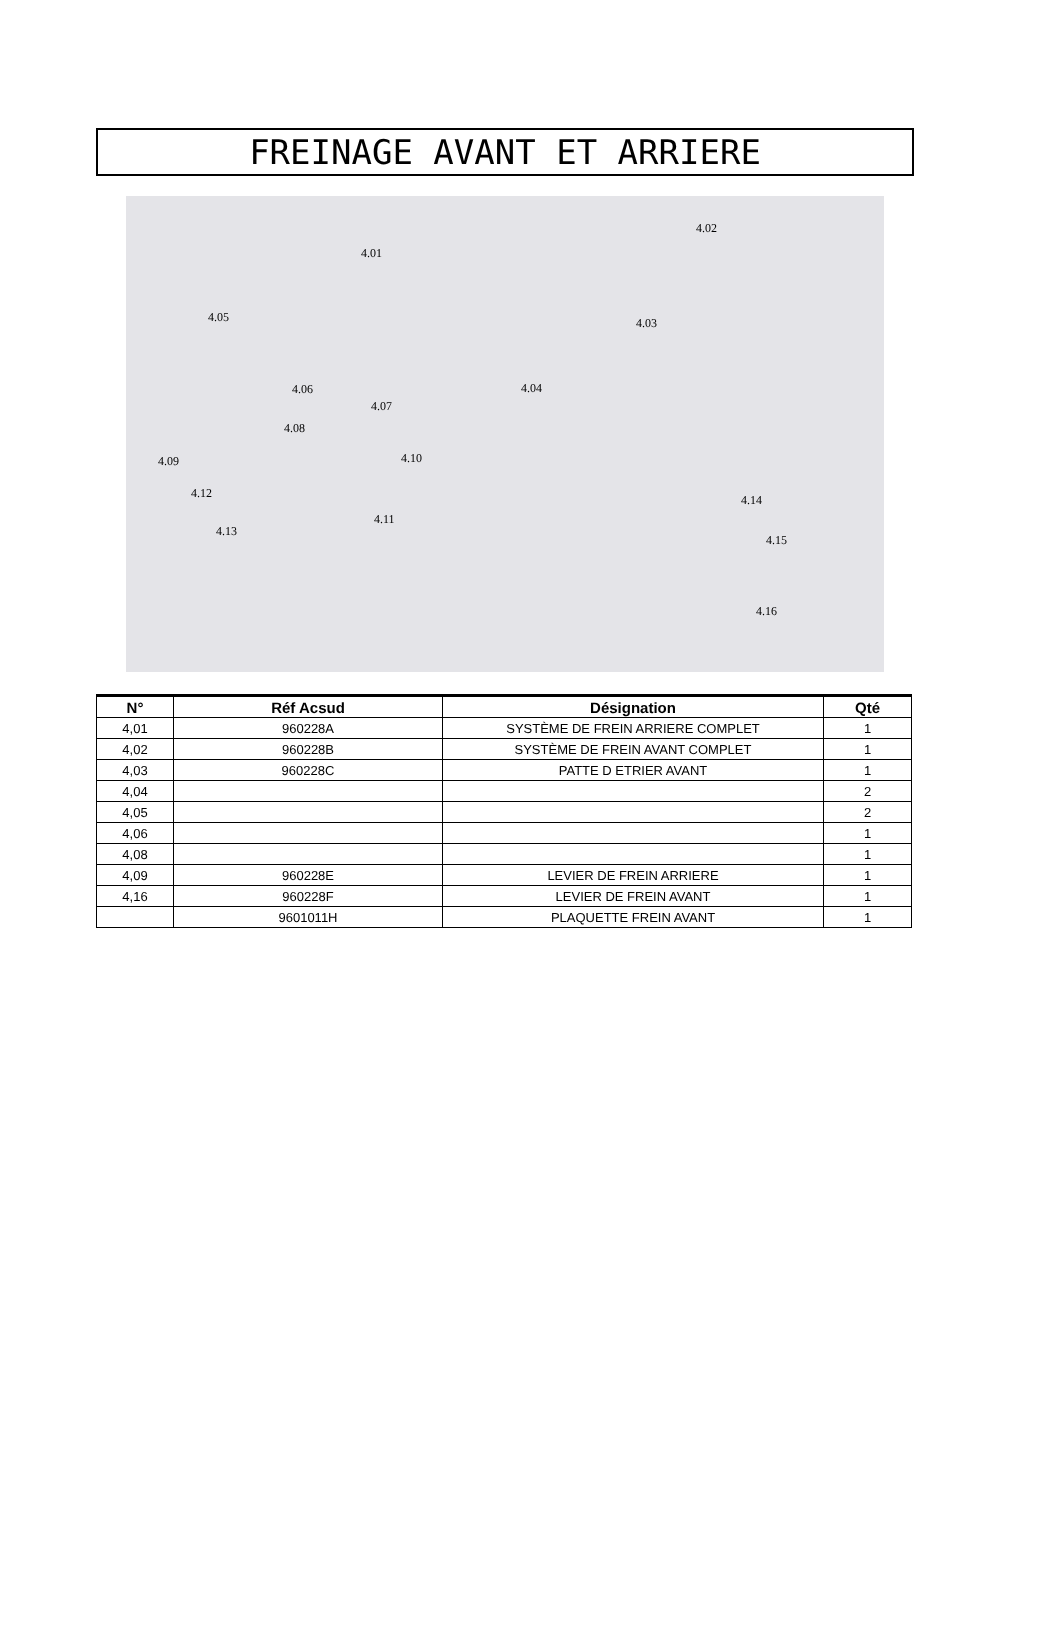FREINAGE AVANT ET ARRIERE
4.01
4.02
4.03
4.04
4.05
4.06
4.07
4.08
4.09 4.10
4.11
4.12
4.13
4.14
4.15
4.16
| N° | Réf Acsud | Désignation | Qté |
| --- | --- | --- | --- |
| 4,01 | 960228A | SYSTÈME DE FREIN ARRIERE COMPLET | 1 |
| 4,02 | 960228B | SYSTÈME DE FREIN AVANT COMPLET | 1 |
| 4,03 | 960228C | PATTE D ETRIER AVANT | 1 |
| 4,04 | | | 2 |
| 4,05 | | | 2 |
| 4,06 | | | 1 |
| 4,08 | | | 1 |
| 4,09 | 960228E | LEVIER DE FREIN ARRIERE | 1 |
| 4,16 | 960228F | LEVIER DE FREIN AVANT | 1 |
| | 9601011H | PLAQUETTE FREIN AVANT | 1 |